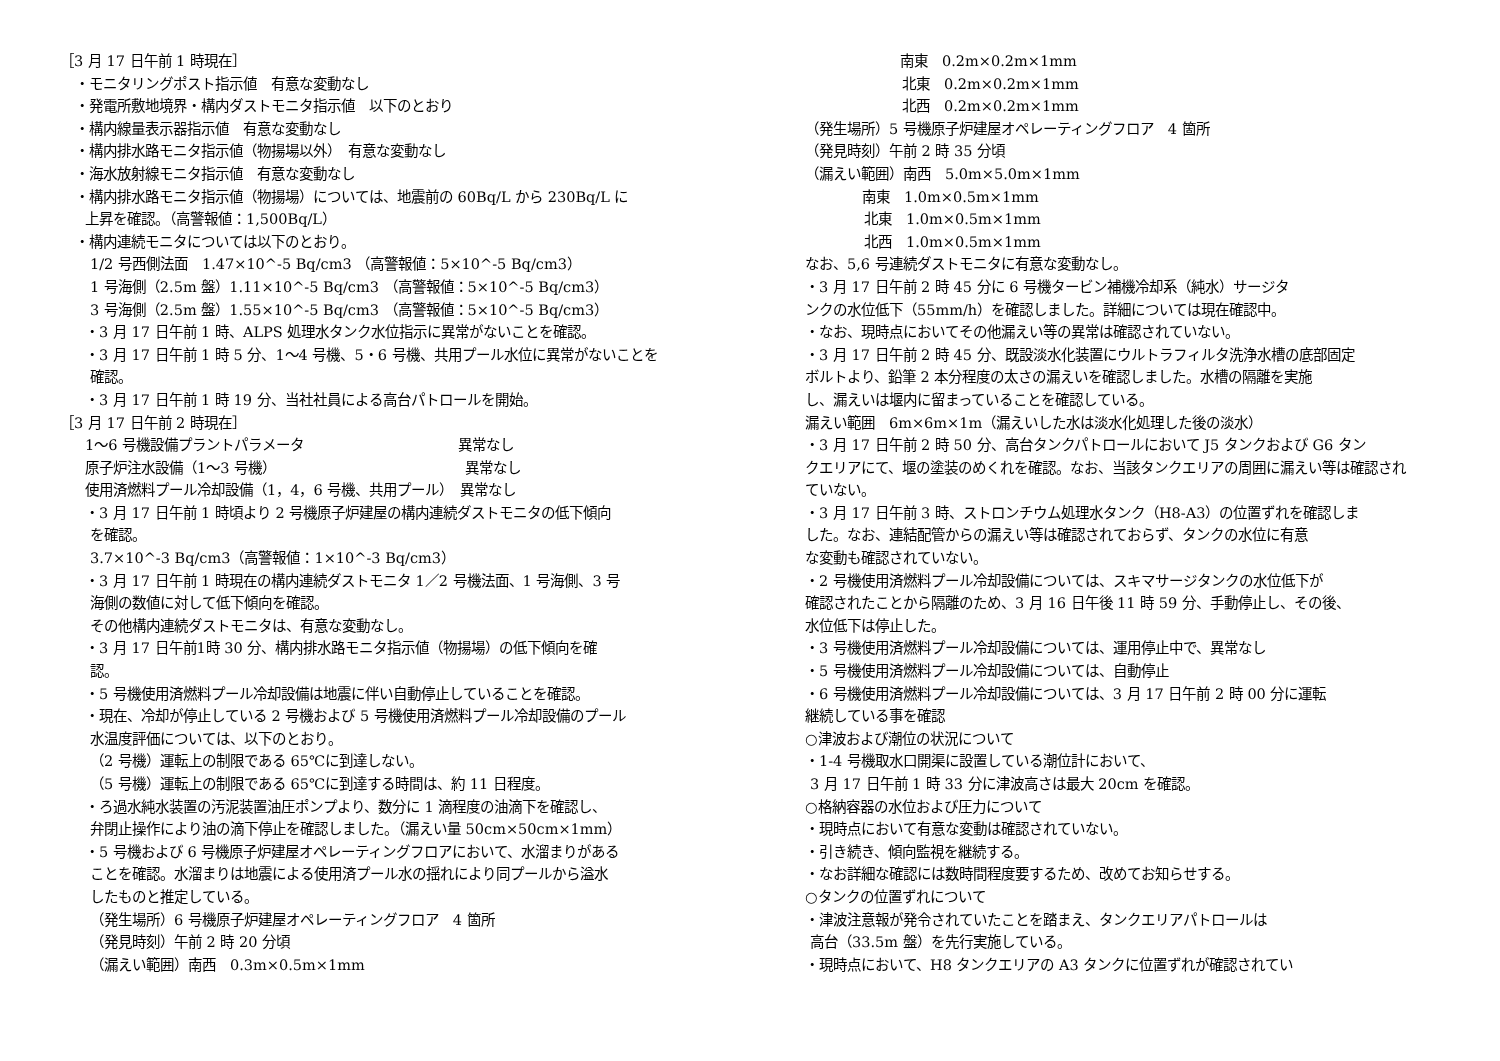［3 月 17 日午前 1 時現在］
・モニタリングポスト指示値　有意な変動なし
・発電所敷地境界・構内ダストモニタ指示値　以下のとおり
・構内線量表示器指示値　有意な変動なし
・構内排水路モニタ指示値（物揚場以外）　有意な変動なし
・海水放射線モニタ指示値　有意な変動なし
・構内排水路モニタ指示値（物揚場）については、地震前の 60Bq/L から 230Bq/L に
上昇を確認。（高警報値：1,500Bq/L）
・構内連続モニタについては以下のとおり。
1/2 号西側法面　1.47×10^-5 Bq/cm3 （高警報値：5×10^-5 Bq/cm3）
1 号海側（2.5m 盤）1.11×10^-5 Bq/cm3 （高警報値：5×10^-5 Bq/cm3）
3 号海側（2.5m 盤）1.55×10^-5 Bq/cm3 （高警報値：5×10^-5 Bq/cm3）
・3 月 17 日午前 1 時、ALPS 処理水タンク水位指示に異常がないことを確認。
・3 月 17 日午前 1 時 5 分、1～4 号機、5・6 号機、共用プール水位に異常がないことを
確認。
・3 月 17 日午前 1 時 19 分、当社社員による高台パトロールを開始。
［3 月 17 日午前 2 時現在］
1～6 号機設備プラントパラメータ　　　　　　　　　　　異常なし
原子炉注水設備（1～3 号機）　　　　　　　　　　　　　　異常なし
使用済燃料プール冷却設備（1，4，6 号機、共用プール）　異常なし
・3 月 17 日午前 1 時頃より 2 号機原子炉建屋の構内連続ダストモニタの低下傾向
を確認。
3.7×10^-3 Bq/cm3（高警報値：1×10^-3 Bq/cm3）
・3 月 17 日午前 1 時現在の構内連続ダストモニタ 1／2 号機法面、1 号海側、3 号
海側の数値に対して低下傾向を確認。
その他構内連続ダストモニタは、有意な変動なし。
・3 月 17 日午前1時 30 分、構内排水路モニタ指示値（物揚場）の低下傾向を確
認。
・5 号機使用済燃料プール冷却設備は地震に伴い自動停止していることを確認。
・現在、冷却が停止している 2 号機および 5 号機使用済燃料プール冷却設備のプール
水温度評価については、以下のとおり。
（2 号機）運転上の制限である 65℃に到達しない。
（5 号機）運転上の制限である 65℃に到達する時間は、約 11 日程度。
・ろ過水純水装置の汚泥装置油圧ポンプより、数分に 1 滴程度の油滴下を確認し、
弁閉止操作により油の滴下停止を確認しました。（漏えい量 50cm×50cm×1mm）
・5 号機および 6 号機原子炉建屋オペレーティングフロアにおいて、水溜まりがある
ことを確認。水溜まりは地震による使用済プール水の揺れにより同プールから溢水
したものと推定している。
（発生場所）6 号機原子炉建屋オペレーティングフロア　4 箇所
（発見時刻）午前 2 時 20 分頃
（漏えい範囲）南西　0.3m×0.5m×1mm
南東　0.2m×0.2m×1mm
北東　0.2m×0.2m×1mm
北西　0.2m×0.2m×1mm
（発生場所）5 号機原子炉建屋オペレーティングフロア　4 箇所
（発見時刻）午前 2 時 35 分頃
（漏えい範囲）南西　5.0m×5.0m×1mm
南東　1.0m×0.5m×1mm
北東　1.0m×0.5m×1mm
北西　1.0m×0.5m×1mm
なお、5,6 号連続ダストモニタに有意な変動なし。
・3 月 17 日午前 2 時 45 分に 6 号機タービン補機冷却系（純水）サージタ
ンクの水位低下（55mm/h）を確認しました。詳細については現在確認中。
・なお、現時点においてその他漏えい等の異常は確認されていない。
・3 月 17 日午前 2 時 45 分、既設淡水化装置にウルトラフィルタ洗浄水槽の底部固定
ボルトより、鉛筆 2 本分程度の太さの漏えいを確認しました。水槽の隔離を実施
し、漏えいは堰内に留まっていることを確認している。
漏えい範囲　6m×6m×1m（漏えいした水は淡水化処理した後の淡水）
・3 月 17 日午前 2 時 50 分、高台タンクパトロールにおいて J5 タンクおよび G6 タン
クエリアにて、堰の塗装のめくれを確認。なお、当該タンクエリアの周囲に漏えい等は確認され
ていない。
・3 月 17 日午前 3 時、ストロンチウム処理水タンク（H8-A3）の位置ずれを確認しま
した。なお、連結配管からの漏えい等は確認されておらず、タンクの水位に有意
な変動も確認されていない。
・2 号機使用済燃料プール冷却設備については、スキマサージタンクの水位低下が
確認されたことから隔離のため、3 月 16 日午後 11 時 59 分、手動停止し、その後、
水位低下は停止した。
・3 号機使用済燃料プール冷却設備については、運用停止中で、異常なし
・5 号機使用済燃料プール冷却設備については、自動停止
・6 号機使用済燃料プール冷却設備については、3 月 17 日午前 2 時 00 分に運転
継続している事を確認
○津波および潮位の状況について
・1-4 号機取水口開渠に設置している潮位計において、
3 月 17 日午前 1 時 33 分に津波高さは最大 20cm を確認。
○格納容器の水位および圧力について
・現時点において有意な変動は確認されていない。
・引き続き、傾向監視を継続する。
・なお詳細な確認には数時間程度要するため、改めてお知らせする。
○タンクの位置ずれについて
・津波注意報が発令されていたことを踏まえ、タンクエリアパトロールは
高台（33.5m 盤）を先行実施している。
・現時点において、H8 タンクエリアの A3 タンクに位置ずれが確認されてい